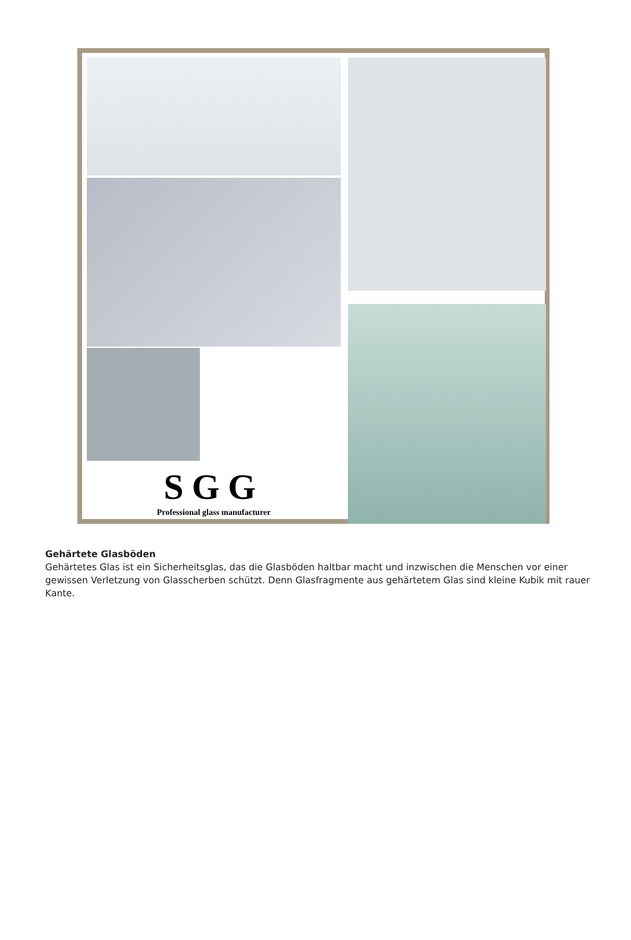SGG
Professional glass manufacturer
Gehärtete Glasböden
Gehärtetes Glas ist ein Sicherheitsglas, das die Glasböden haltbar macht und inzwischen die Menschen vor einer gewissen Verletzung von Glasscherben schützt. Denn Glasfragmente aus gehärtetem Glas sind kleine Kubik mit rauer Kante.